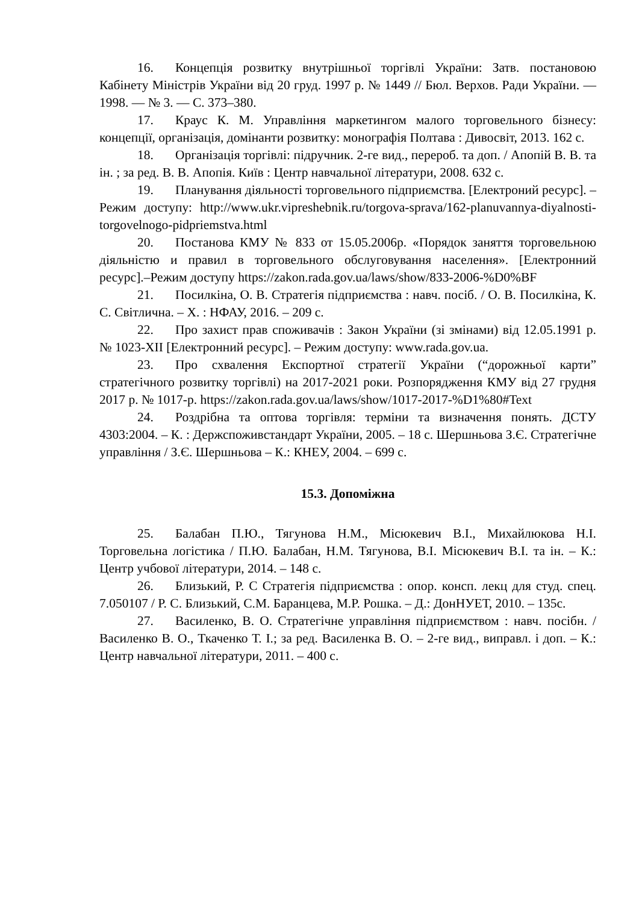16. Концепція розвитку внутрішньої торгівлі України: Затв. постановою Кабінету Міністрів України від 20 груд. 1997 р. № 1449 // Бюл. Верхов. Ради України. — 1998. — № 3. — С. 373–380.
17. Краус К. М. Управління маркетингом малого торговельного бізнесу: концепції, організація, домінанти розвитку: монографія Полтава : Дивосвіт, 2013. 162 с.
18. Організація торгівлі: підручник. 2-ге вид., перероб. та доп. / Апопій В. В. та ін. ; за ред. В. В. Апопія. Київ : Центр навчальної літератури, 2008. 632 с.
19. Планування діяльності торговельного підприємства. [Електроний ресурс]. – Режим доступу: http://www.ukr.vipreshebnik.ru/torgova-sprava/162-planuvannya-diyalnosti-torgovelnogo-pidpriemstva.html
20. Постанова КМУ № 833 от 15.05.2006р. «Порядок заняття торговельною діяльністю и правил в торговельного обслуговування населення». [Електронний ресурс].–Режим доступу https://zakon.rada.gov.ua/laws/show/833-2006-%D0%BF
21. Посилкіна, О. В. Стратегія підприємства : навч. посіб. / О. В. Посилкіна, К. С. Світлична. – Х. : НФАУ, 2016. – 209 с.
22. Про захист прав споживачів : Закон України (зі змінами) від 12.05.1991 р. № 1023-XII [Електронний ресурс]. – Режим доступу: www.rada.gov.ua.
23. Про схвалення Експортної стратегії України (“дорожньої карти” стратегічного розвитку торгівлі) на 2017-2021 роки. Розпорядження КМУ від 27 грудня 2017 р. № 1017-р. https://zakon.rada.gov.ua/laws/show/1017-2017-%D1%80#Text
24. Роздрібна та оптова торгівля: терміни та визначення понять. ДСТУ 4303:2004. – К. : Держспоживстандарт України, 2005. – 18 с. Шершньова З.Є. Стратегічне управління / З.Є. Шершньова – К.: КНЕУ, 2004. – 699 с.
15.3. Допоміжна
25. Балабан П.Ю., Тягунова Н.М., Місюкевич В.І., Михайлюкова Н.І. Торговельна логістика / П.Ю. Балабан, Н.М. Тягунова, В.І. Місюкевич В.І. та ін. – К.: Центр учбової літератури, 2014. – 148 с.
26. Близький, Р. С Стратегія підприємства : опор. консп. лекц для студ. спец. 7.050107 / Р. С. Близький, С.М. Баранцева, М.Р. Рошка. – Д.: ДонНУЕТ, 2010. – 135с.
27. Василенко, В. О. Стратегічне управління підприємством : навч. посібн. / Василенко В. О., Ткаченко Т. І.; за ред. Василенка В. О. – 2-ге вид., виправл. і доп. – К.: Центр навчальної літератури, 2011. – 400 с.